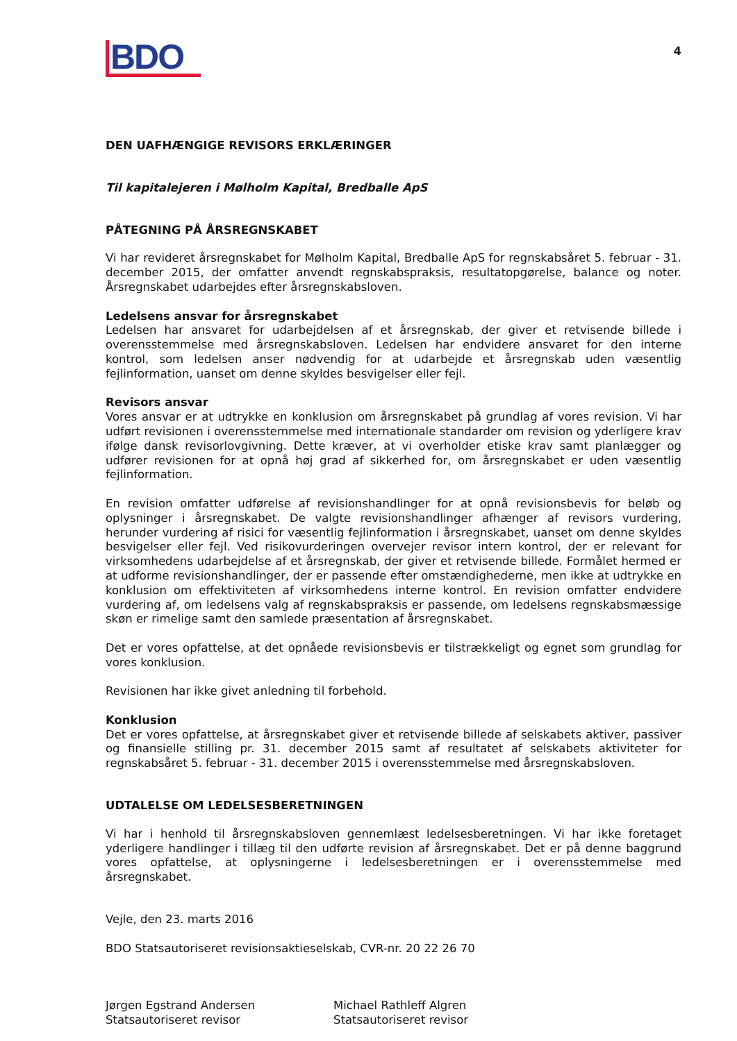BDO
4
DEN UAFHÆNGIGE REVISORS ERKLÆRINGER
Til kapitalejeren i Mølholm Kapital, Bredballe ApS
PÅTEGNING PÅ ÅRSREGNSKABET
Vi har revideret årsregnskabet for Mølholm Kapital, Bredballe ApS for regnskabsåret 5. februar - 31. december 2015, der omfatter anvendt regnskabspraksis, resultatopgørelse, balance og noter. Årsregnskabet udarbejdes efter årsregnskabsloven.
Ledelsens ansvar for årsregnskabet
Ledelsen har ansvaret for udarbejdelsen af et årsregnskab, der giver et retvisende billede i overens­stemmelse med årsregnskabsloven. Ledelsen har endvidere ansvaret for den interne kontrol, som ledelsen anser nødvendig for at udarbejde et årsregnskab uden væsentlig fejlinformation, uanset om denne skyldes besvigelser eller fejl.
Revisors ansvar
Vores ansvar er at udtrykke en konklusion om årsregnskabet på grundlag af vores revision. Vi har udført revisionen i overensstemmelse med internationale standarder om revision og yderligere krav ifølge dansk revisorlovgivning. Dette kræver, at vi overholder etiske krav samt planlægger og udfører revisionen for at opnå høj grad af sikkerhed for, om årsregnskabet er uden væsentlig fejlinformation.
En revision omfatter udførelse af revisionshandlinger for at opnå revisionsbevis for beløb og oplysninger i årsregnskabet. De valgte revisionshandlinger afhænger af revisors vurdering, herunder vurdering af risici for væsentlig fejlinformation i årsregnskabet, uanset om denne skyldes besvigelser eller fejl. Ved risikovurderingen overvejer revisor intern kontrol, der er relevant for virksomhedens udarbejdelse af et årsregnskab, der giver et retvisende billede. Formålet hermed er at udforme revisionshandlinger, der er passende efter omstændighederne, men ikke at udtrykke en konklusion om effektiviteten af virk­somhedens interne kontrol. En revision omfatter endvidere vurdering af, om ledelsens valg af regn­skabspraksis er passende, om ledelsens regnskabsmæssige skøn er rimelige samt den samlede præsen­tation af årsregnskabet.
Det er vores opfattelse, at det opnåede revisionsbevis er tilstrækkeligt og egnet som grundlag for vores konklusion.
Revisionen har ikke givet anledning til forbehold.
Konklusion
Det er vores opfattelse, at årsregnskabet giver et retvisende billede af selskabets aktiver, passiver og finansielle stilling pr. 31. december 2015 samt af resultatet af selskabets aktiviteter for regnskabsåret 5. februar - 31. december 2015 i overensstemmelse med årsregnskabsloven.
UDTALELSE OM LEDELSESBERETNINGEN
Vi har i henhold til årsregnskabsloven gennemlæst ledelsesberetningen. Vi har ikke foretaget yderligere handlinger i tillæg til den udførte revision af årsregnskabet. Det er på denne baggrund vores opfattelse, at oplysningerne i ledelsesberetningen er i overensstemmelse med årsregnskabet.
Vejle, den 23. marts 2016
BDO Statsautoriseret revisionsaktieselskab, CVR-nr. 20 22 26 70
Jørgen Egstrand Andersen
Statsautoriseret revisor
Michael Rathleff Algren
Statsautoriseret revisor